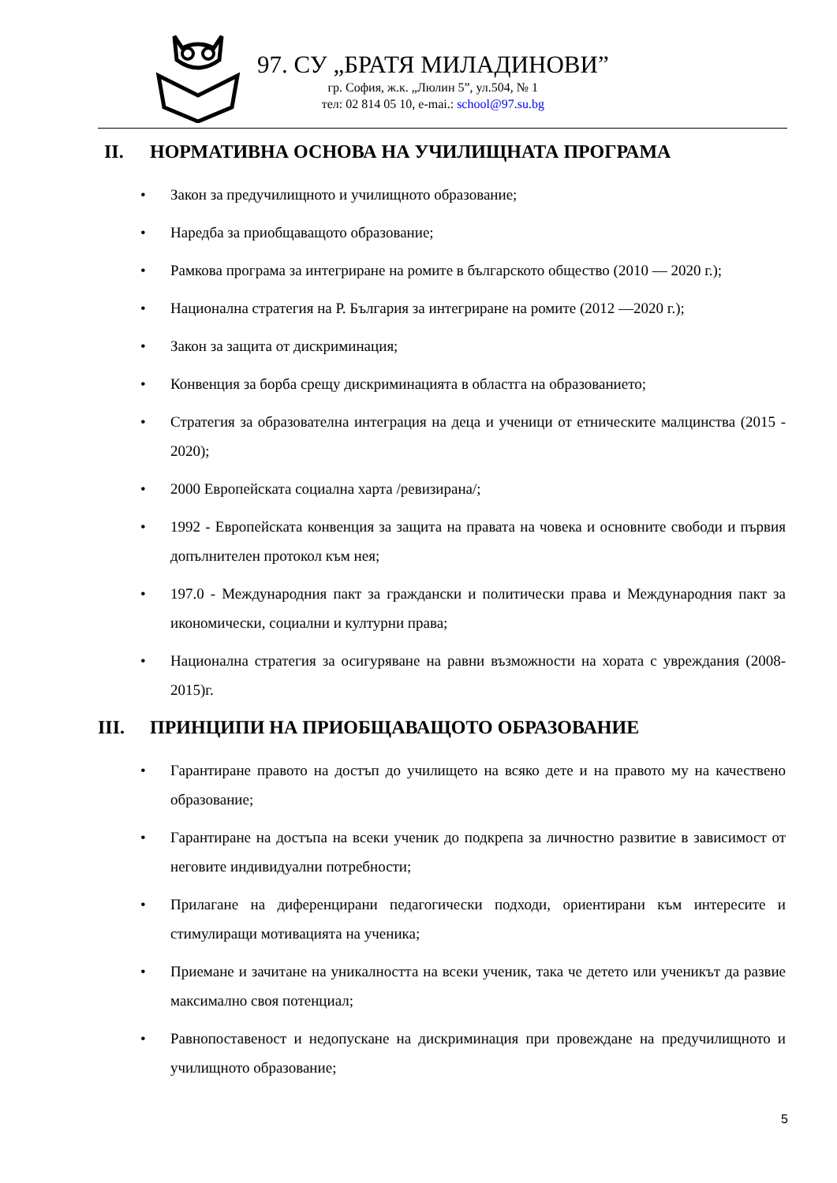97. СУ „БРАТЯ МИЛАДИНОВИ”
гр. София, ж.к. „Люлин 5”, ул.504, № 1
тел: 02 814 05 10, e-mai.: school@97.su.bg
II. НОРМАТИВНА ОСНОВА НА УЧИЛИЩНАТА ПРОГРАМА
• Закон за предучилищното и училищното образование;
• Наредба за приобщаващото образование;
• Рамкова програма за интегриране на ромите в българското общество (2010 — 2020 г.);
• Национална стратегия на Р. България за интегриране на ромите (2012 —2020 г.);
• Закон за защита от дискриминация;
• Конвенция за борба срещу дискриминацията в областга на образованието;
• Стратегия за образователна интеграция на деца и ученици от етническите малцинства (2015 - 2020);
• 2000 Европейската социална харта /ревизирана/;
• 1992 - Европейската конвенция за защита на правата на човека и основните свободи и първия допълнителен протокол към нея;
• 197.0 - Международния пакт за граждански и политически права и Международния пакт за икономически, социални и културни права;
• Национална стратегия за осигуряване на равни възможности на хората с увреждания (2008-2015)г.
III. ПРИНЦИПИ НА ПРИОБЩАВАЩОТО ОБРАЗОВАНИЕ
• Гарантиране правото на достъп до училището на всяко дете и на правото му на качествено образование;
• Гарантиране на достъпа на всеки ученик до подкрепа за личностно развитие в зависимост от неговите индивидуални потребности;
• Прилагане на диференцирани педагогически подходи, ориентирани към интересите и стимулиращи мотивацията на ученика;
• Приемане и зачитане на уникалността на всеки ученик, така че детето или ученикът да развие максимално своя потенциал;
• Равнопоставеност и недопускане на дискриминация при провеждане на предучилищното и училищното образование;
5